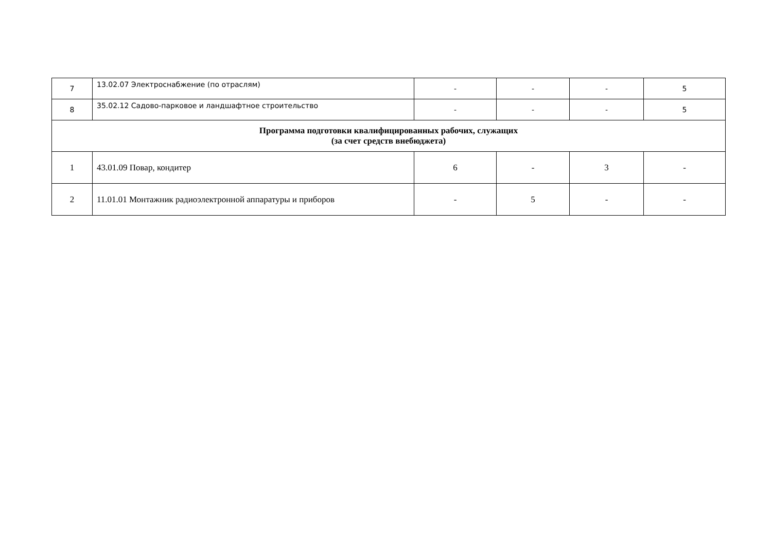| 7 | 13.02.07 Электроснабжение (по отраслям) | - | - | - | 5 |
| 8 | 35.02.12 Садово-парковое и ландшафтное строительство | - | - | - | 5 |
| Программа подготовки квалифицированных рабочих, служащих (за счет средств внебюджета) | | | | | |
| 1 | 43.01.09 Повар, кондитер | 6 | - | 3 | - |
| 2 | 11.01.01 Монтажник радиоэлектронной аппаратуры и приборов | - | 5 | - | - |